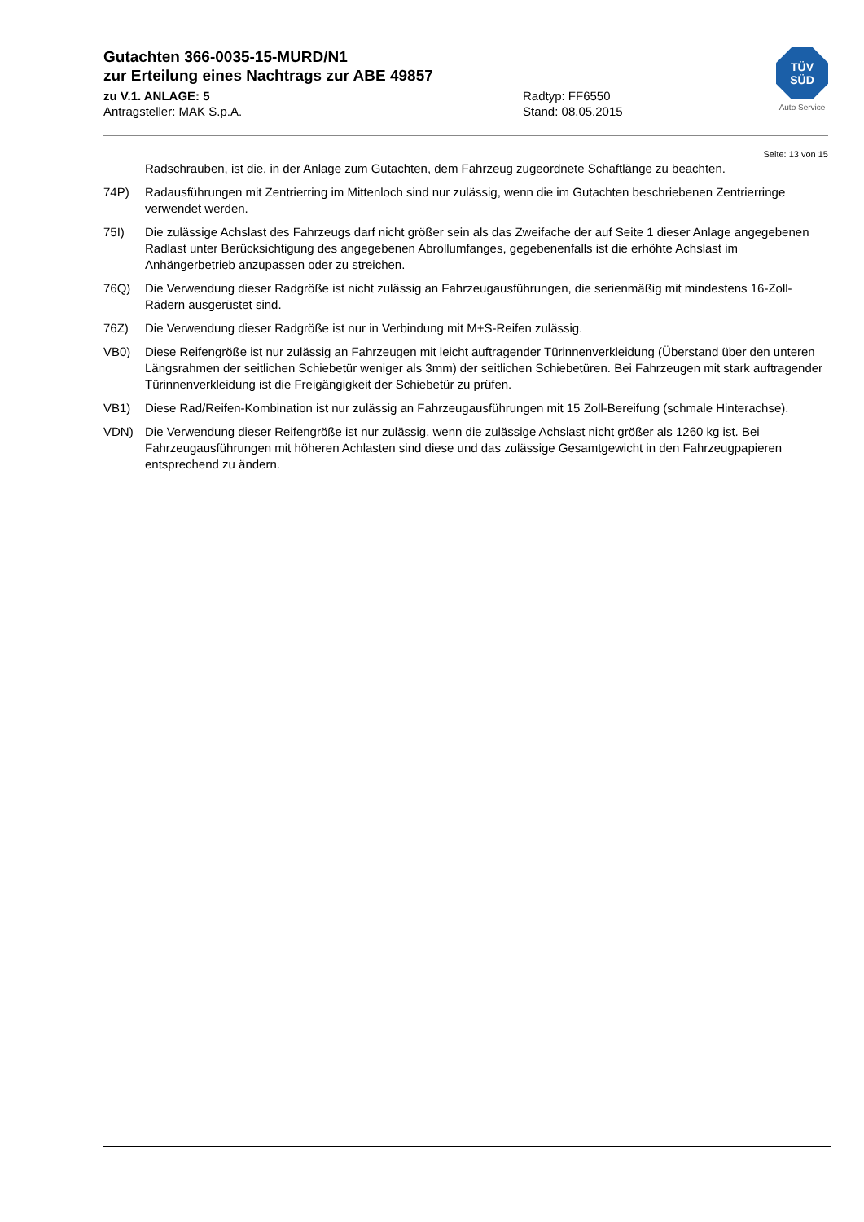Gutachten 366-0035-15-MURD/N1
zur Erteilung eines Nachtrags zur ABE 49857
zu V.1. ANLAGE: 5 Radtyp: FF6550
Antragsteller: MAK S.p.A. Stand: 08.05.2015
TÜV
SÜD
Auto Service
Seite: 13 von 15
Radschrauben, ist die, in der Anlage zum Gutachten, dem Fahrzeug zugeordnete Schaftlänge zu beachten.
74P) Radausführungen mit Zentrierring im Mittenloch sind nur zulässig, wenn die im Gutachten beschriebenen Zentrierringe verwendet werden.
75I) Die zulässige Achslast des Fahrzeugs darf nicht größer sein als das Zweifache der auf Seite 1 dieser Anlage angegebenen Radlast unter Berücksichtigung des angegebenen Abrollumfanges, gegebenenfalls ist die erhöhte Achslast im Anhängerbetrieb anzupassen oder zu streichen.
76Q) Die Verwendung dieser Radgröße ist nicht zulässig an Fahrzeugausführungen, die serienmäßig mit mindestens 16-Zoll-Rädern ausgerüstet sind.
76Z) Die Verwendung dieser Radgröße ist nur in Verbindung mit M+S-Reifen zulässig.
VB0) Diese Reifengröße ist nur zulässig an Fahrzeugen mit leicht auftragender Türinnenverkleidung (Überstand über den unteren Längsrahmen der seitlichen Schiebetür weniger als 3mm) der seitlichen Schiebetüren. Bei Fahrzeugen mit stark auftragender Türinnenverkleidung ist die Freigängigkeit der Schiebetür zu prüfen.
VB1) Diese Rad/Reifen-Kombination ist nur zulässig an Fahrzeugausführungen mit 15 Zoll-Bereifung (schmale Hinterachse).
VDN) Die Verwendung dieser Reifengröße ist nur zulässig, wenn die zulässige Achslast nicht größer als 1260 kg ist. Bei Fahrzeugausführungen mit höheren Achlasten sind diese und das zulässige Gesamtgewicht in den Fahrzeugpapieren entsprechend zu ändern.